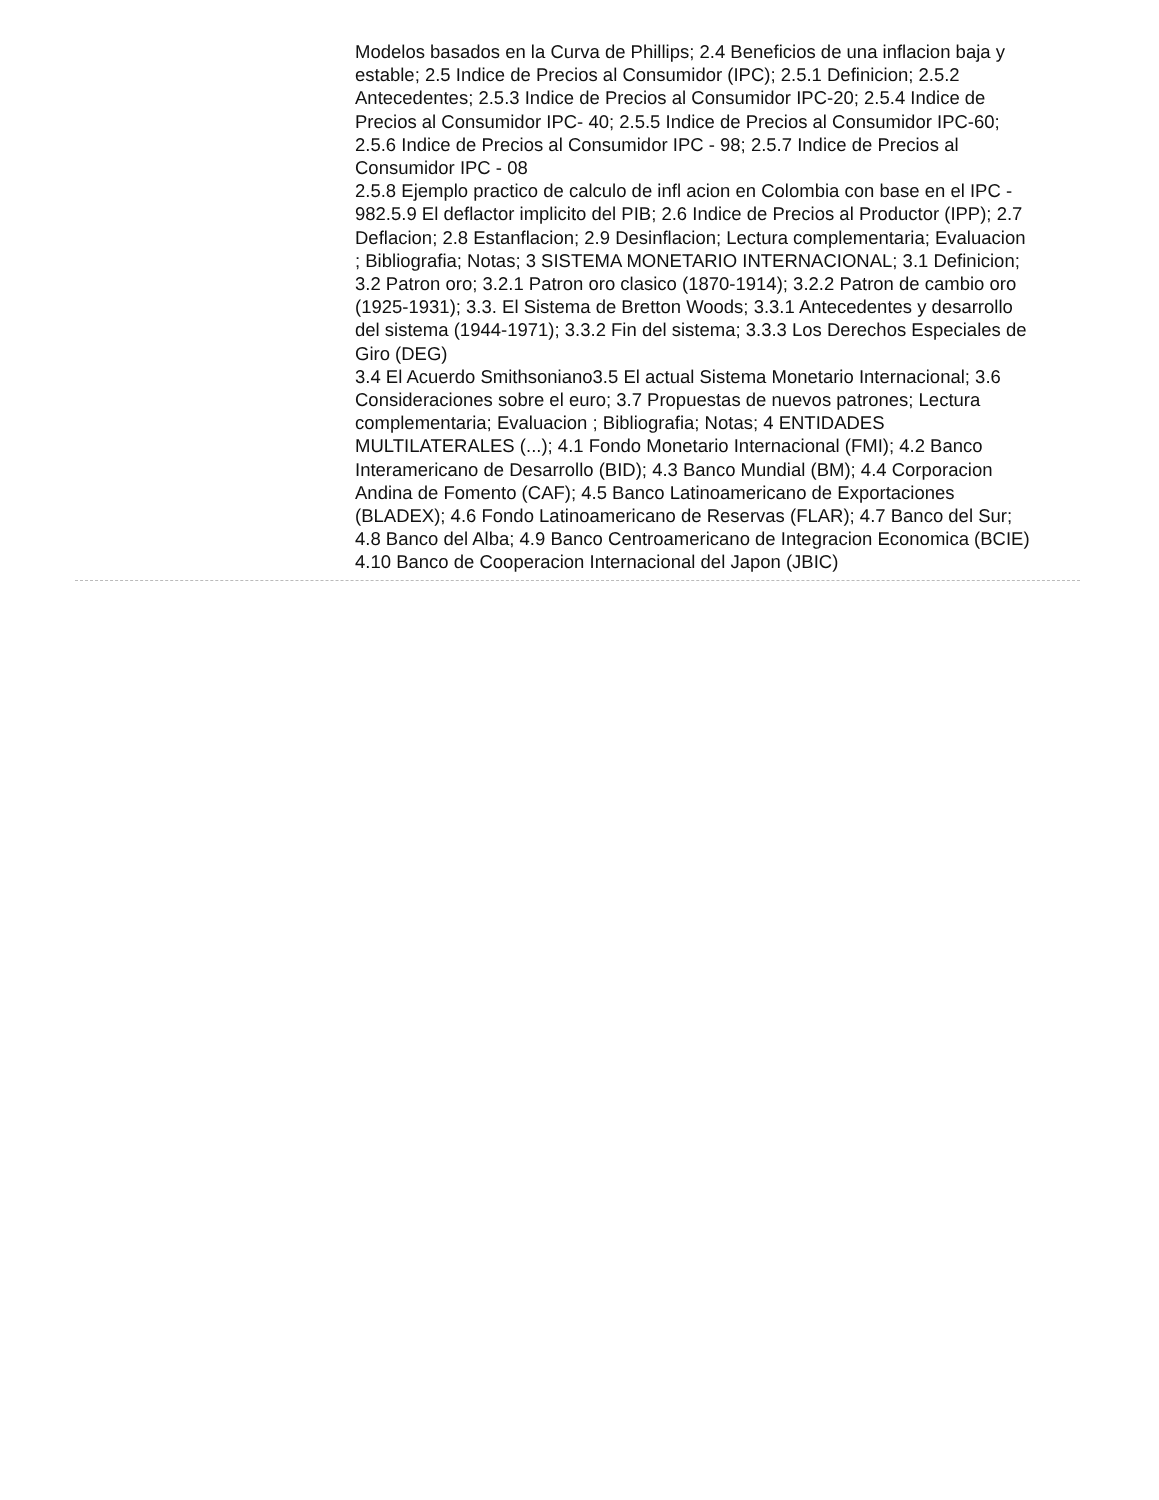Modelos basados en la Curva de Phillips; 2.4 Beneficios de una inflacion baja y estable; 2.5 Indice de Precios al Consumidor (IPC); 2.5.1 Definicion; 2.5.2 Antecedentes; 2.5.3 Indice de Precios al Consumidor IPC-20; 2.5.4 Indice de Precios al Consumidor IPC- 40; 2.5.5 Indice de Precios al Consumidor IPC-60; 2.5.6 Indice de Precios al Consumidor IPC - 98; 2.5.7 Indice de Precios al Consumidor IPC - 08
2.5.8 Ejemplo practico de calculo de infl acion en Colombia con base en el IPC - 982.5.9 El deflactor implicito del PIB; 2.6 Indice de Precios al Productor (IPP); 2.7 Deflacion; 2.8 Estanflacion; 2.9 Desinflacion; Lectura complementaria; Evaluacion ; Bibliografia; Notas; 3 SISTEMA MONETARIO INTERNACIONAL; 3.1 Definicion; 3.2 Patron oro; 3.2.1 Patron oro clasico (1870-1914); 3.2.2 Patron de cambio oro (1925-1931); 3.3. El Sistema de Bretton Woods; 3.3.1 Antecedentes y desarrollo del sistema (1944-1971); 3.3.2 Fin del sistema; 3.3.3 Los Derechos Especiales de Giro (DEG)
3.4 El Acuerdo Smithsoniano3.5 El actual Sistema Monetario Internacional; 3.6 Consideraciones sobre el euro; 3.7 Propuestas de nuevos patrones; Lectura complementaria; Evaluacion ; Bibliografia; Notas; 4 ENTIDADES MULTILATERALES (...); 4.1 Fondo Monetario Internacional (FMI); 4.2 Banco Interamericano de Desarrollo (BID); 4.3 Banco Mundial (BM); 4.4 Corporacion Andina de Fomento (CAF); 4.5 Banco Latinoamericano de Exportaciones (BLADEX); 4.6 Fondo Latinoamericano de Reservas (FLAR); 4.7 Banco del Sur; 4.8 Banco del Alba; 4.9 Banco Centroamericano de Integracion Economica (BCIE)
4.10 Banco de Cooperacion Internacional del Japon (JBIC)